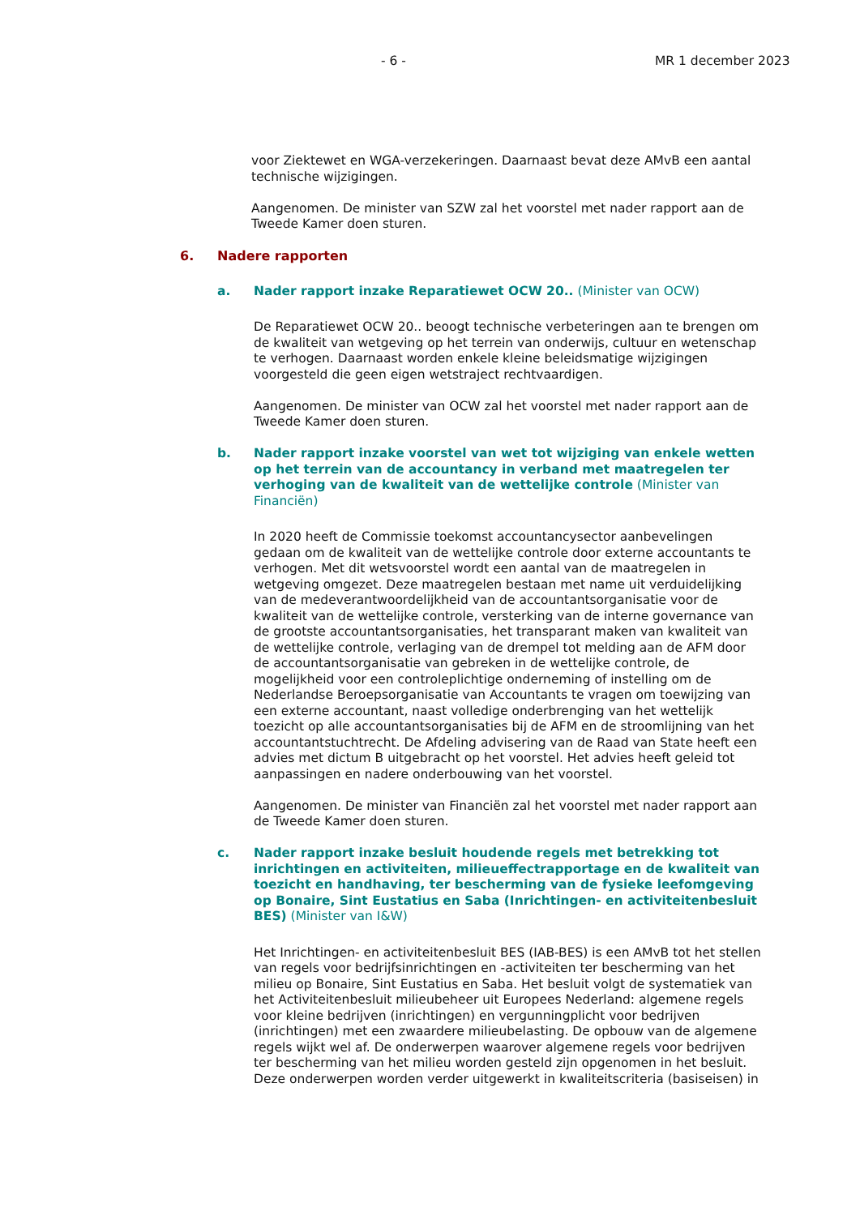- 6 - MR 1 december 2023
voor Ziektewet en WGA-verzekeringen. Daarnaast bevat deze AMvB een aantal technische wijzigingen.
Aangenomen. De minister van SZW zal het voorstel met nader rapport aan de Tweede Kamer doen sturen.
6. Nadere rapporten
a. Nader rapport inzake Reparatiewet OCW 20.. (Minister van OCW)
De Reparatiewet OCW 20.. beoogt technische verbeteringen aan te brengen om de kwaliteit van wetgeving op het terrein van onderwijs, cultuur en wetenschap te verhogen. Daarnaast worden enkele kleine beleidsmatige wijzigingen voorgesteld die geen eigen wetstraject rechtvaardigen.
Aangenomen. De minister van OCW zal het voorstel met nader rapport aan de Tweede Kamer doen sturen.
b. Nader rapport inzake voorstel van wet tot wijziging van enkele wetten op het terrein van de accountancy in verband met maatregelen ter verhoging van de kwaliteit van de wettelijke controle (Minister van Financiën)
In 2020 heeft de Commissie toekomst accountancysector aanbevelingen gedaan om de kwaliteit van de wettelijke controle door externe accountants te verhogen. Met dit wetsvoorstel wordt een aantal van de maatregelen in wetgeving omgezet. Deze maatregelen bestaan met name uit verduidelijking van de medeverantwoordelijkheid van de accountantsorganisatie voor de kwaliteit van de wettelijke controle, versterking van de interne governance van de grootste accountantsorganisaties, het transparant maken van kwaliteit van de wettelijke controle, verlaging van de drempel tot melding aan de AFM door de accountantsorganisatie van gebreken in de wettelijke controle, de mogelijkheid voor een controleplichtige onderneming of instelling om de Nederlandse Beroepsorganisatie van Accountants te vragen om toewijzing van een externe accountant, naast volledige onderbrenging van het wettelijk toezicht op alle accountantsorganisaties bij de AFM en de stroomlijning van het accountantstuchtrecht. De Afdeling advisering van de Raad van State heeft een advies met dictum B uitgebracht op het voorstel. Het advies heeft geleid tot aanpassingen en nadere onderbouwing van het voorstel.
Aangenomen. De minister van Financiën zal het voorstel met nader rapport aan de Tweede Kamer doen sturen.
c. Nader rapport inzake besluit houdende regels met betrekking tot inrichtingen en activiteiten, milieueffectrapportage en de kwaliteit van toezicht en handhaving, ter bescherming van de fysieke leefomgeving op Bonaire, Sint Eustatius en Saba (Inrichtingen- en activiteitenbesluit BES) (Minister van I&W)
Het Inrichtingen- en activiteitenbesluit BES (IAB-BES) is een AMvB tot het stellen van regels voor bedrijfsinrichtingen en -activiteiten ter bescherming van het milieu op Bonaire, Sint Eustatius en Saba. Het besluit volgt de systematiek van het Activiteitenbesluit milieubeheer uit Europees Nederland: algemene regels voor kleine bedrijven (inrichtingen) en vergunningplicht voor bedrijven (inrichtingen) met een zwaardere milieubelasting. De opbouw van de algemene regels wijkt wel af. De onderwerpen waarover algemene regels voor bedrijven ter bescherming van het milieu worden gesteld zijn opgenomen in het besluit. Deze onderwerpen worden verder uitgewerkt in kwaliteitscriteria (basiseisen) in